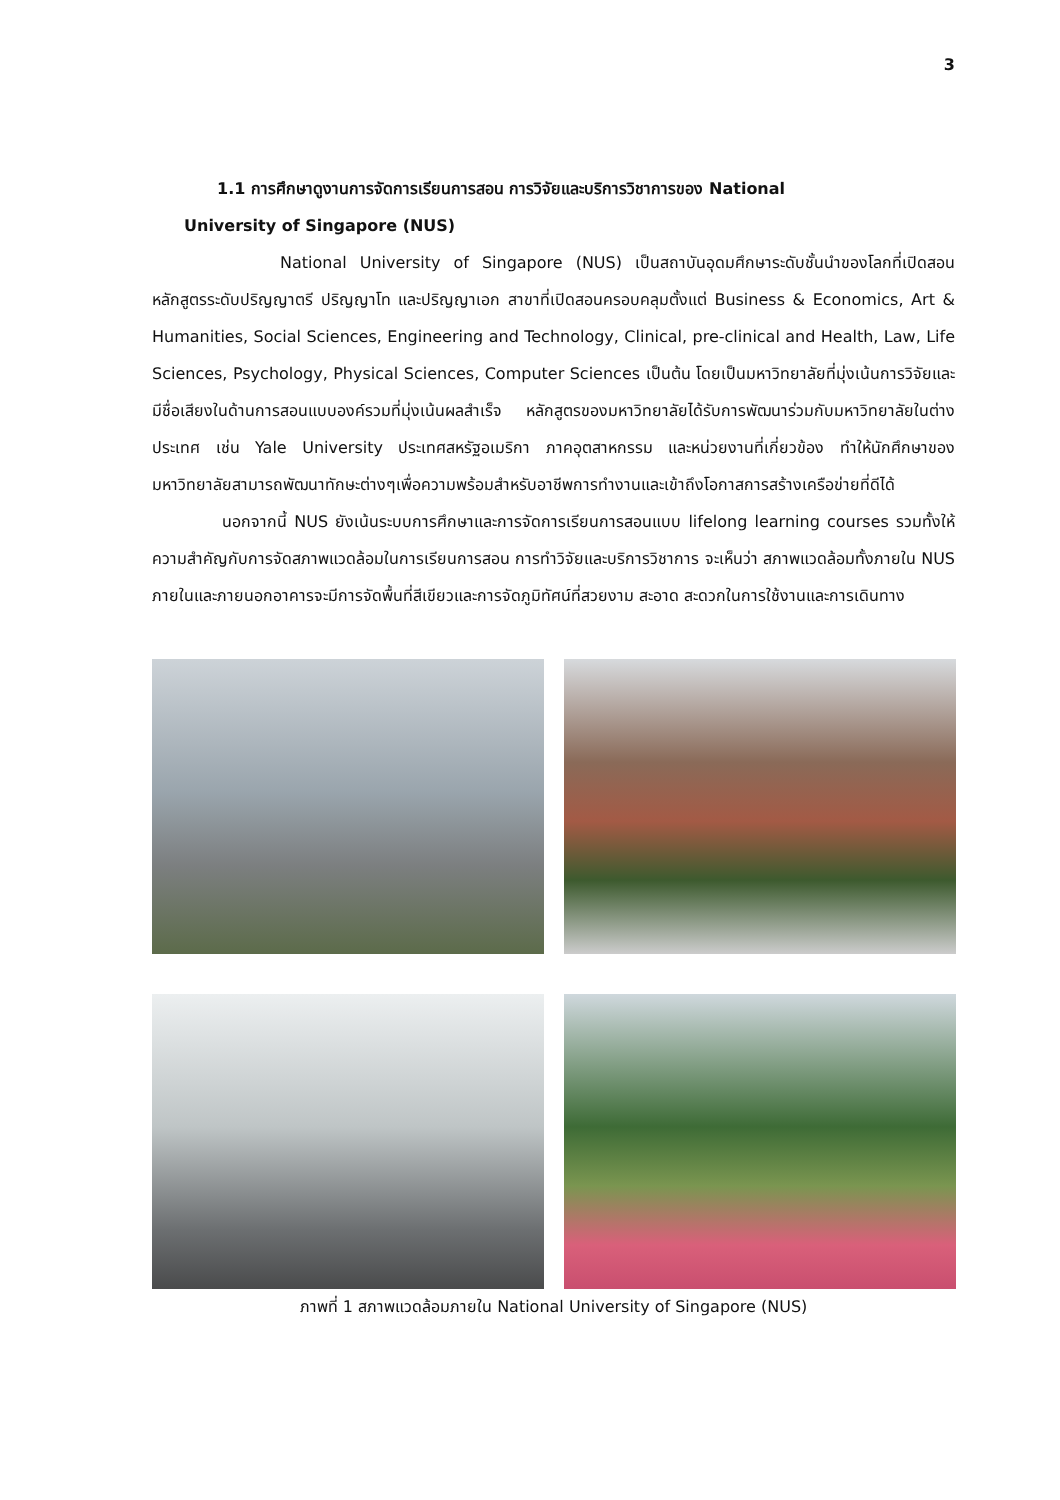3
1.1 การศึกษาดูงานการจัดการเรียนการสอน การวิจัยและบริการวิชาการของ National
University of Singapore (NUS)
National University of Singapore (NUS) เป็นสถาบันอุดมศึกษาระดับชั้นนำของโลกที่เปิดสอนหลักสูตรระดับปริญญาตรี ปริญญาโท และปริญญาเอก สาขาที่เปิดสอนครอบคลุมตั้งแต่ Business & Economics, Art & Humanities, Social Sciences, Engineering and Technology, Clinical, pre-clinical and Health, Law, Life Sciences, Psychology, Physical Sciences, Computer Sciences เป็นต้น โดยเป็นมหาวิทยาลัยที่มุ่งเน้นการวิจัยและมีชื่อเสียงในด้านการสอนแบบองค์รวมที่มุ่งเน้นผลสำเร็จ หลักสูตรของมหาวิทยาลัยได้รับการพัฒนาร่วมกับมหาวิทยาลัยในต่างประเทศ เช่น Yale University ประเทศสหรัฐอเมริกา ภาคอุตสาหกรรม และหน่วยงานที่เกี่ยวข้อง ทำให้นักศึกษาของมหาวิทยาลัยสามารถพัฒนาทักษะต่างๆเพื่อความพร้อมสำหรับอาชีพการทำงานและเข้าถึงโอกาสการสร้างเครือข่ายที่ดีได้
นอกจากนี้ NUS ยังเน้นระบบการศึกษาและการจัดการเรียนการสอนแบบ lifelong learning courses รวมทั้งให้ความสำคัญกับการจัดสภาพแวดล้อมในการเรียนการสอน การทำวิจัยและบริการวิชาการ จะเห็นว่า สภาพแวดล้อมทั้งภายใน NUS ภายในและภายนอกอาคารจะมีการจัดพื้นที่สีเขียวและการจัดภูมิทัศน์ที่สวยงาม สะอาด สะดวกในการใช้งานและการเดินทาง
ภาพที่ 1 สภาพแวดล้อมภายใน National University of Singapore (NUS)